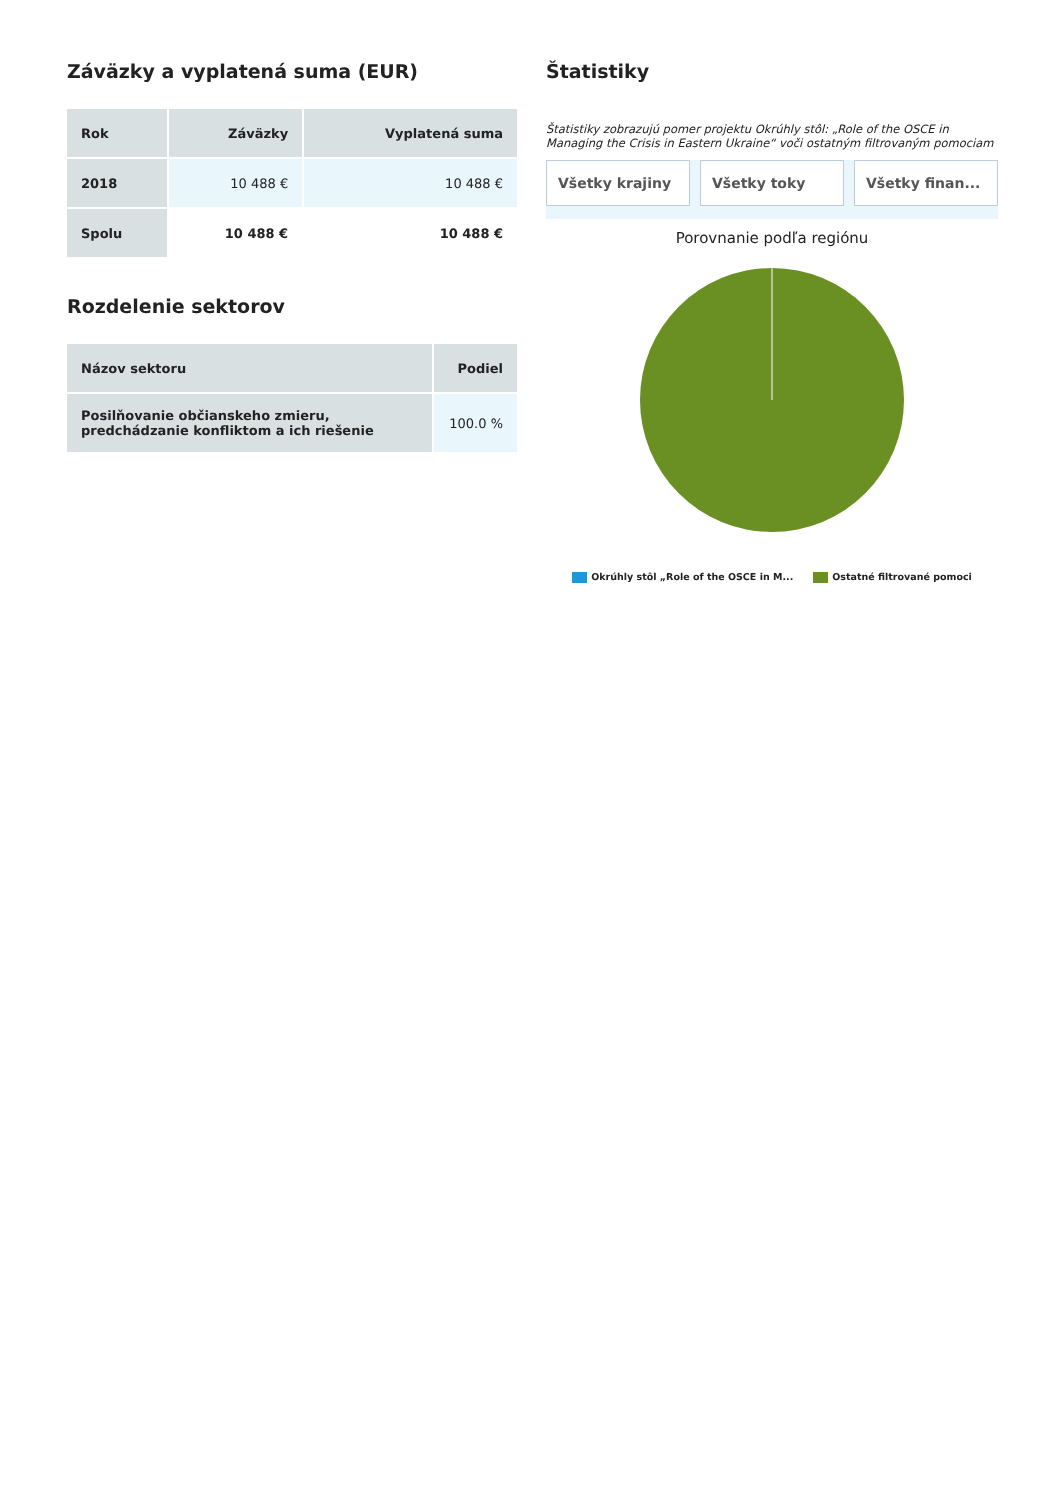Záväzky a vyplatená suma (EUR)
| Rok | Záväzky | Vyplatená suma |
| --- | --- | --- |
| 2018 | 10 488 € | 10 488 € |
| Spolu | 10 488 € | 10 488 € |
Rozdelenie sektorov
| Názov sektoru | Podiel |
| --- | --- |
| Posilňovanie občianskeho zmieru, predchádzanie konfliktom a ich riešenie | 100.0 % |
Štatistiky
Štatistiky zobrazujú pomer projektu Okrúhly stôl: „Role of the OSCE in Managing the Crisis in Eastern Ukraine“ voči ostatným filtrovaným pomociam
Všetky krajiny Všetky toky Všetky finan...
Porovnanie podľa regiónu
Okrúhly stôl „Role of the OSCE in M... Ostatné filtrované pomoci